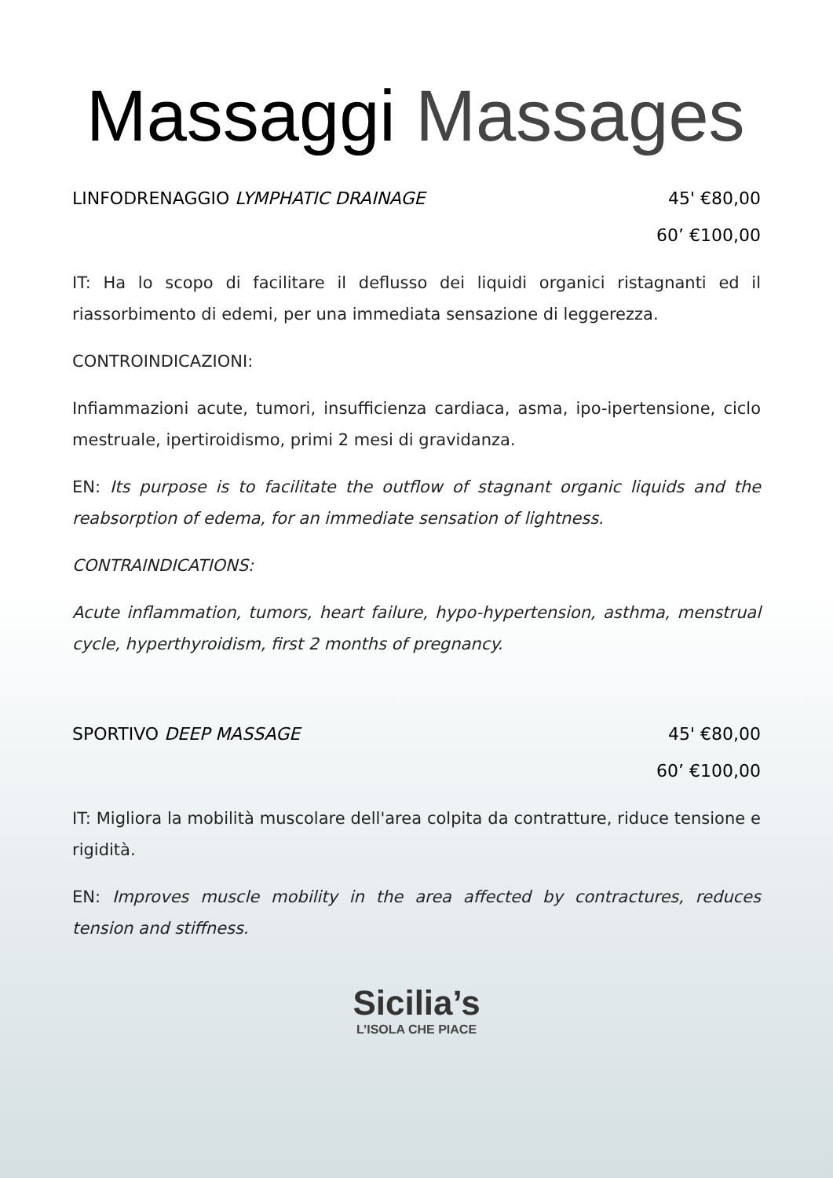Massaggi Massages
LINFODRENAGGIO LYMPHATIC DRAINAGE 45' €80,00
60’ €100,00
IT: Ha lo scopo di facilitare il deflusso dei liquidi organici ristagnanti ed il riassorbimento di edemi, per una immediata sensazione di leggerezza.
CONTROINDICAZIONI:
Infiammazioni acute, tumori, insufficienza cardiaca, asma, ipo-ipertensione, ciclo mestruale, ipertiroidismo, primi 2 mesi di gravidanza.
EN: Its purpose is to facilitate the outflow of stagnant organic liquids and the reabsorption of edema, for an immediate sensation of lightness.
CONTRAINDICATIONS:
Acute inflammation, tumors, heart failure, hypo-hypertension, asthma, menstrual cycle, hyperthyroidism, first 2 months of pregnancy.
SPORTIVO DEEP MASSAGE 45' €80,00
60’ €100,00
IT: Migliora la mobilità muscolare dell'area colpita da contratture, riduce tensione e rigidità.
EN: Improves muscle mobility in the area affected by contractures, reduces tension and stiffness.
Sicilia’s
L’ISOLA CHE PIACE